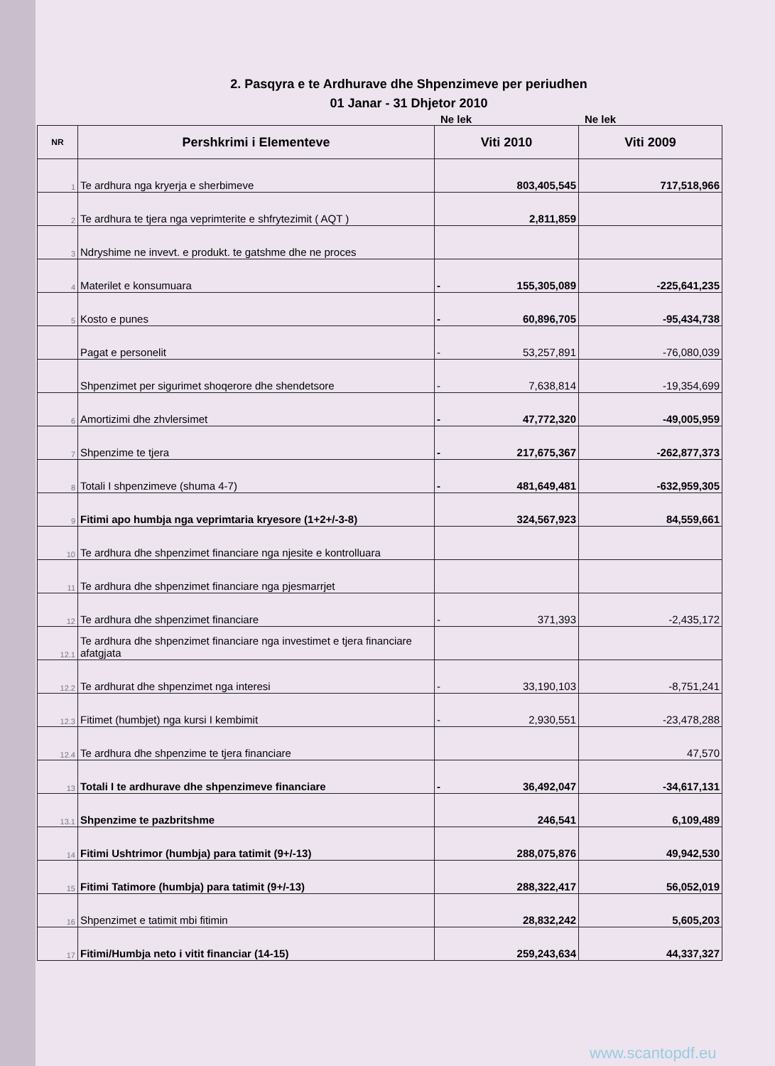2. Pasqyra e te Ardhurave dhe Shpenzimeve per periudhen
01 Janar - 31 Dhjetor 2010
Ne lek Ne lek
| NR | Pershkrimi i Elementeve | Viti 2010 | | Viti 2009 |
| --- | --- | --- | --- | --- |
| 1 | Te ardhura nga kryerja e sherbimeve | | 803,405,545 | 717,518,966 |
| 2 | Te ardhura te tjera nga veprimterite e shfrytezimit ( AQT ) | | 2,811,859 | |
| 3 | Ndryshime ne invevt. e produkt. te gatshme dhe ne proces | | | |
| 4 | Materilet e konsumuara | - | 155,305,089 | -225,641,235 |
| 5 | Kosto e punes | - | 60,896,705 | -95,434,738 |
| | Pagat e personelit | - | 53,257,891 | -76,080,039 |
| | Shpenzimet per sigurimet shoqerore dhe shendetsore | - | 7,638,814 | -19,354,699 |
| 6 | Amortizimi dhe zhvlersimet | - | 47,772,320 | -49,005,959 |
| 7 | Shpenzime te tjera | - | 217,675,367 | -262,877,373 |
| 8 | Totali I shpenzimeve (shuma 4-7) | - | 481,649,481 | -632,959,305 |
| 9 | Fitimi apo humbja nga veprimtaria kryesore (1+2+/-3-8) | | 324,567,923 | 84,559,661 |
| 10 | Te ardhura dhe shpenzimet financiare nga njesite e kontrolluara | | | |
| 11 | Te ardhura dhe shpenzimet financiare nga pjesmarrjet | | | |
| 12 | Te ardhura dhe shpenzimet financiare | - | 371,393 | -2,435,172 |
| 12.1 | Te ardhura dhe shpenzimet financiare nga investimet e tjera financiare afatgjata | | | |
| 12.2 | Te ardhurat dhe shpenzimet nga interesi | - | 33,190,103 | -8,751,241 |
| 12.3 | Fitimet (humbjet) nga kursi I kembimit | - | 2,930,551 | -23,478,288 |
| 12.4 | Te ardhura dhe shpenzime te tjera financiare | | | 47,570 |
| 13 | Totali I te ardhurave dhe shpenzimeve financiare | - | 36,492,047 | -34,617,131 |
| 13.1 | Shpenzime te pazbritshme | | 246,541 | 6,109,489 |
| 14 | Fitimi Ushtrimor (humbja) para tatimit (9+/-13) | | 288,075,876 | 49,942,530 |
| 15 | Fitimi Tatimore (humbja) para tatimit (9+/-13) | | 288,322,417 | 56,052,019 |
| 16 | Shpenzimet e tatimit mbi fitimin | | 28,832,242 | 5,605,203 |
| 17 | Fitimi/Humbja neto i vitit financiar (14-15) | | 259,243,634 | 44,337,327 |
www.scantopdf.eu